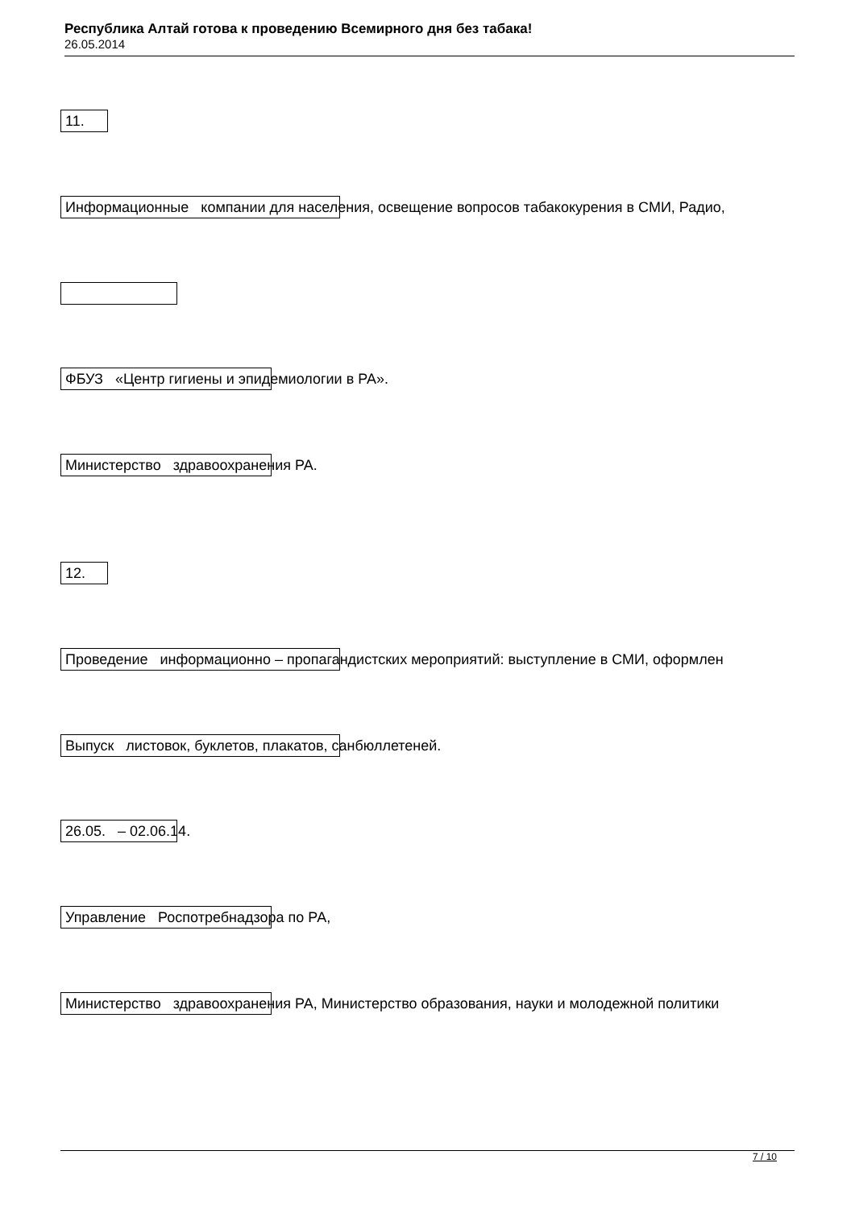Республика Алтай готова к проведению Всемирного дня без табака!
26.05.2014
11.
Информационные компании для населения, освещение вопросов табакокурения в СМИ, Радио,
ФБУЗ «Центр гигиены и эпидемиологии в РА».
Министерство здравоохранения РА.
12.
Проведение информационно – пропагандистских мероприятий: выступление в СМИ, оформлен
Выпуск листовок, буклетов, плакатов, санбюллетеней.
26.05. – 02.06.14.
Управление Роспотребнадзора по РА,
Министерство здравоохранения РА, Министерство образования, науки и молодежной политики
7 / 10